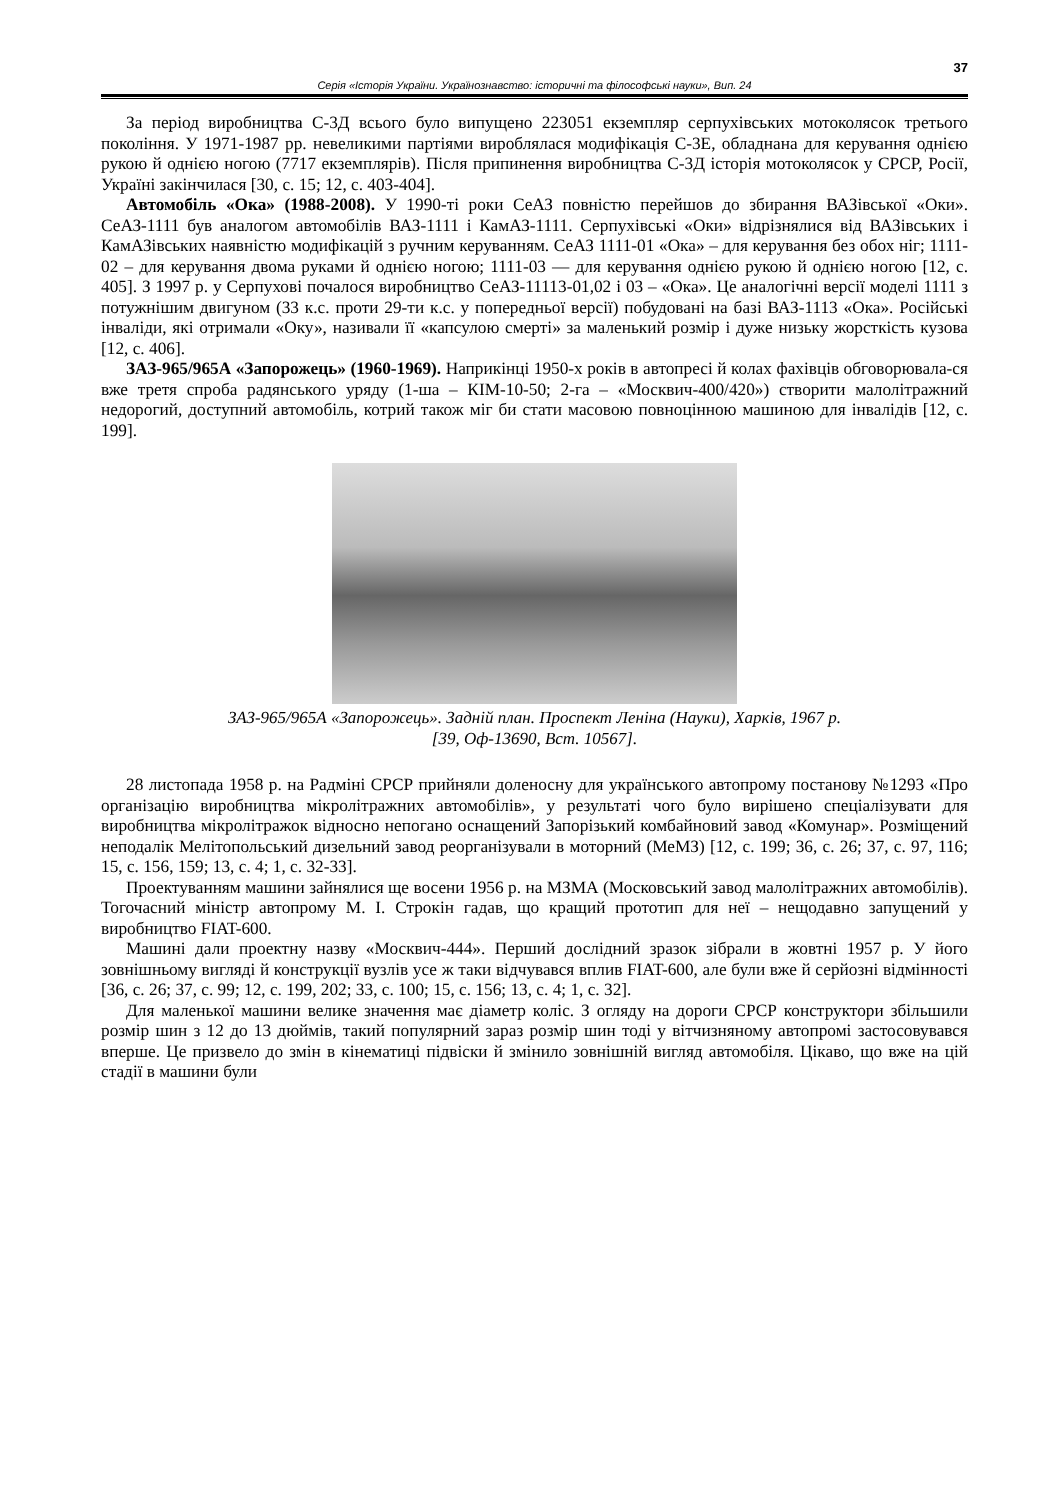37
Серія «Історія України. Українознавство: історичні та філософські науки», Вип. 24
За період виробництва С-3Д всього було випущено 223051 екземпляр серпухівських мотоколясок третього покоління. У 1971-1987 рр. невеликими партіями вироблялася модифікація С-3Е, обладнана для керування однією рукою й однією ногою (7717 екземплярів). Після припинення виробництва С-3Д історія мотоколясок у СРСР, Росії, Україні закінчилася [30, с. 15; 12, с. 403-404].
Автомобіль «Ока» (1988-2008). У 1990-ті роки СеАЗ повністю перейшов до збирання ВАЗівської «Оки». СеАЗ-1111 був аналогом автомобілів ВАЗ-1111 і КамАЗ-1111. Серпухівські «Оки» відрізнялися від ВАЗівських і КамАЗівських наявністю модифікацій з ручним керуванням. СеАЗ 1111-01 «Ока» – для керування без обох ніг; 1111-02 – для керування двома руками й однією ногою; 1111-03 — для керування однією рукою й однією ногою [12, с. 405]. З 1997 р. у Серпухові почалося виробництво СеАЗ-11113-01,02 і 03 – «Ока». Це аналогічні версії моделі 1111 з потужнішим двигуном (33 к.с. проти 29-ти к.с. у попередньої версії) побудовані на базі ВАЗ-1113 «Ока». Російські інваліди, які отримали «Оку», називали її «капсулою смерті» за маленький розмір і дуже низьку жорсткість кузова [12, с. 406].
ЗАЗ-965/965А «Запорожець» (1960-1969). Наприкінці 1950-х років в автопресі й колах фахівців обговорювала-ся вже третя спроба радянського уряду (1-ша – КІМ-10-50; 2-га – «Москвич-400/420») створити малолітражний недорогий, доступний автомобіль, котрий також міг би стати масовою повноцінною машиною для інвалідів [12, с. 199].
ЗАЗ-965/965А «Запорожець». Задній план. Проспект Леніна (Науки), Харків, 1967 р.
[39, Оф-13690, Вст. 10567].
28 листопада 1958 р. на Радміні СРСР прийняли доленосну для українського автопрому постанову №1293 «Про організацію виробництва мікролітражних автомобілів», у результаті чого було вирішено спеціалізувати для виробництва мікролітражок відносно непогано оснащений Запорізький комбайновий завод «Комунар». Розміщений неподалік Мелітопольський дизельний завод реорганізували в моторний (МеМЗ) [12, с. 199; 36, с. 26; 37, с. 97, 116; 15, с. 156, 159; 13, с. 4; 1, с. 32-33].
Проектуванням машини зайнялися ще восени 1956 р. на МЗМА (Московський завод малолітражних автомобілів). Тогочасний міністр автопрому М. І. Строкін гадав, що кращий прототип для неї – нещодавно запущений у виробництво FIAT-600.
Машині дали проектну назву «Москвич-444». Перший дослідний зразок зібрали в жовтні 1957 р. У його зовнішньому вигляді й конструкції вузлів усе ж таки відчувався вплив FIAT-600, але були вже й серйозні відмінності [36, с. 26; 37, с. 99; 12, с. 199, 202; 33, с. 100; 15, с. 156; 13, с. 4; 1, с. 32].
Для маленької машини велике значення має діаметр коліс. З огляду на дороги СРСР конструктори збільшили розмір шин з 12 до 13 дюймів, такий популярний зараз розмір шин тоді у вітчизняному автопромі застосовувався вперше. Це призвело до змін в кінематиці підвіски й змінило зовнішній вигляд автомобіля. Цікаво, що вже на цій стадії в машини були